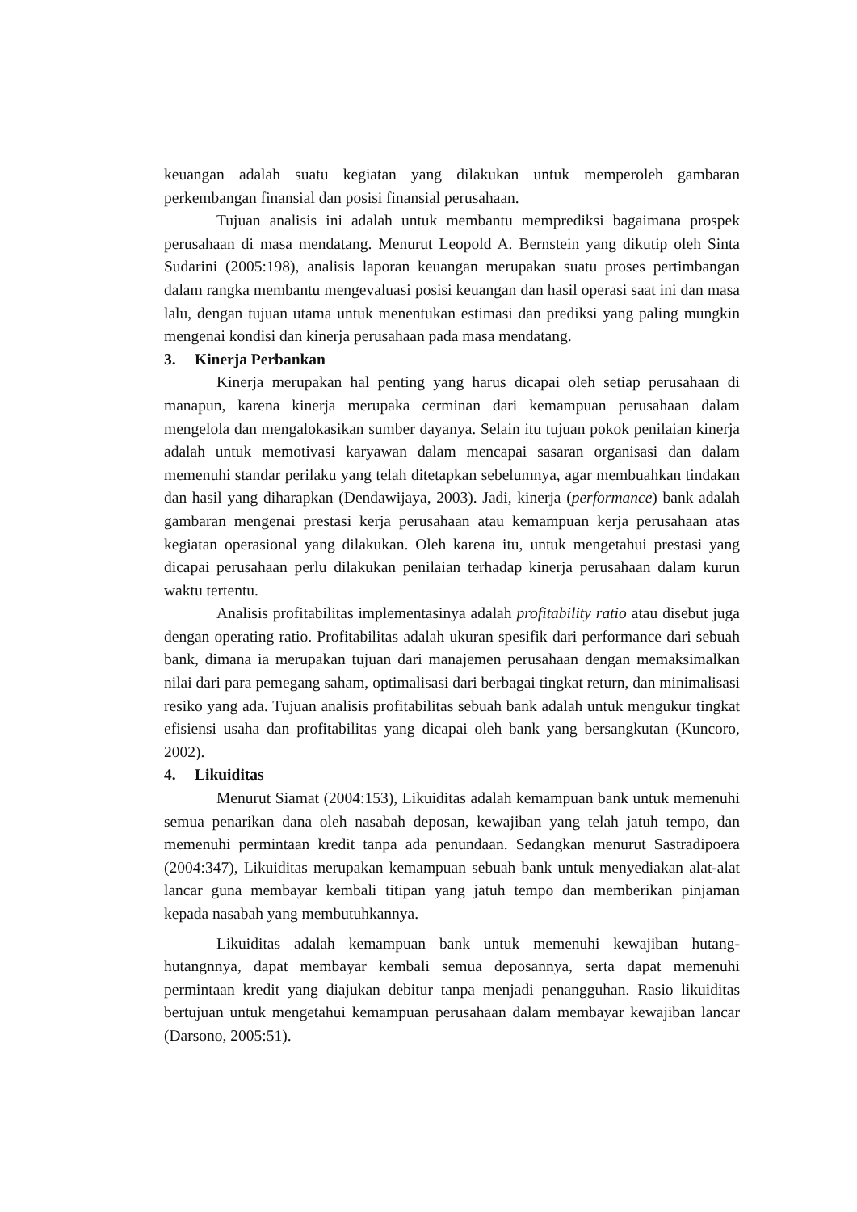keuangan adalah suatu kegiatan yang dilakukan untuk memperoleh gambaran perkembangan finansial dan posisi finansial perusahaan.
Tujuan analisis ini adalah untuk membantu memprediksi bagaimana prospek perusahaan di masa mendatang. Menurut Leopold A. Bernstein yang dikutip oleh Sinta Sudarini (2005:198), analisis laporan keuangan merupakan suatu proses pertimbangan dalam rangka membantu mengevaluasi posisi keuangan dan hasil operasi saat ini dan masa lalu, dengan tujuan utama untuk menentukan estimasi dan prediksi yang paling mungkin mengenai kondisi dan kinerja perusahaan pada masa mendatang.
3. Kinerja Perbankan
Kinerja merupakan hal penting yang harus dicapai oleh setiap perusahaan di manapun, karena kinerja merupaka cerminan dari kemampuan perusahaan dalam mengelola dan mengalokasikan sumber dayanya. Selain itu tujuan pokok penilaian kinerja adalah untuk memotivasi karyawan dalam mencapai sasaran organisasi dan dalam memenuhi standar perilaku yang telah ditetapkan sebelumnya, agar membuahkan tindakan dan hasil yang diharapkan (Dendawijaya, 2003). Jadi, kinerja (performance) bank adalah gambaran mengenai prestasi kerja perusahaan atau kemampuan kerja perusahaan atas kegiatan operasional yang dilakukan. Oleh karena itu, untuk mengetahui prestasi yang dicapai perusahaan perlu dilakukan penilaian terhadap kinerja perusahaan dalam kurun waktu tertentu.
Analisis profitabilitas implementasinya adalah profitability ratio atau disebut juga dengan operating ratio. Profitabilitas adalah ukuran spesifik dari performance dari sebuah bank, dimana ia merupakan tujuan dari manajemen perusahaan dengan memaksimalkan nilai dari para pemegang saham, optimalisasi dari berbagai tingkat return, dan minimalisasi resiko yang ada. Tujuan analisis profitabilitas sebuah bank adalah untuk mengukur tingkat efisiensi usaha dan profitabilitas yang dicapai oleh bank yang bersangkutan (Kuncoro, 2002).
4. Likuiditas
Menurut Siamat (2004:153), Likuiditas adalah kemampuan bank untuk memenuhi semua penarikan dana oleh nasabah deposan, kewajiban yang telah jatuh tempo, dan memenuhi permintaan kredit tanpa ada penundaan. Sedangkan menurut Sastradipoera (2004:347), Likuiditas merupakan kemampuan sebuah bank untuk menyediakan alat-alat lancar guna membayar kembali titipan yang jatuh tempo dan memberikan pinjaman kepada nasabah yang membutuhkannya.
Likuiditas adalah kemampuan bank untuk memenuhi kewajiban hutang-hutangnnya, dapat membayar kembali semua deposannya, serta dapat memenuhi permintaan kredit yang diajukan debitur tanpa menjadi penangguhan. Rasio likuiditas bertujuan untuk mengetahui kemampuan perusahaan dalam membayar kewajiban lancar (Darsono, 2005:51).